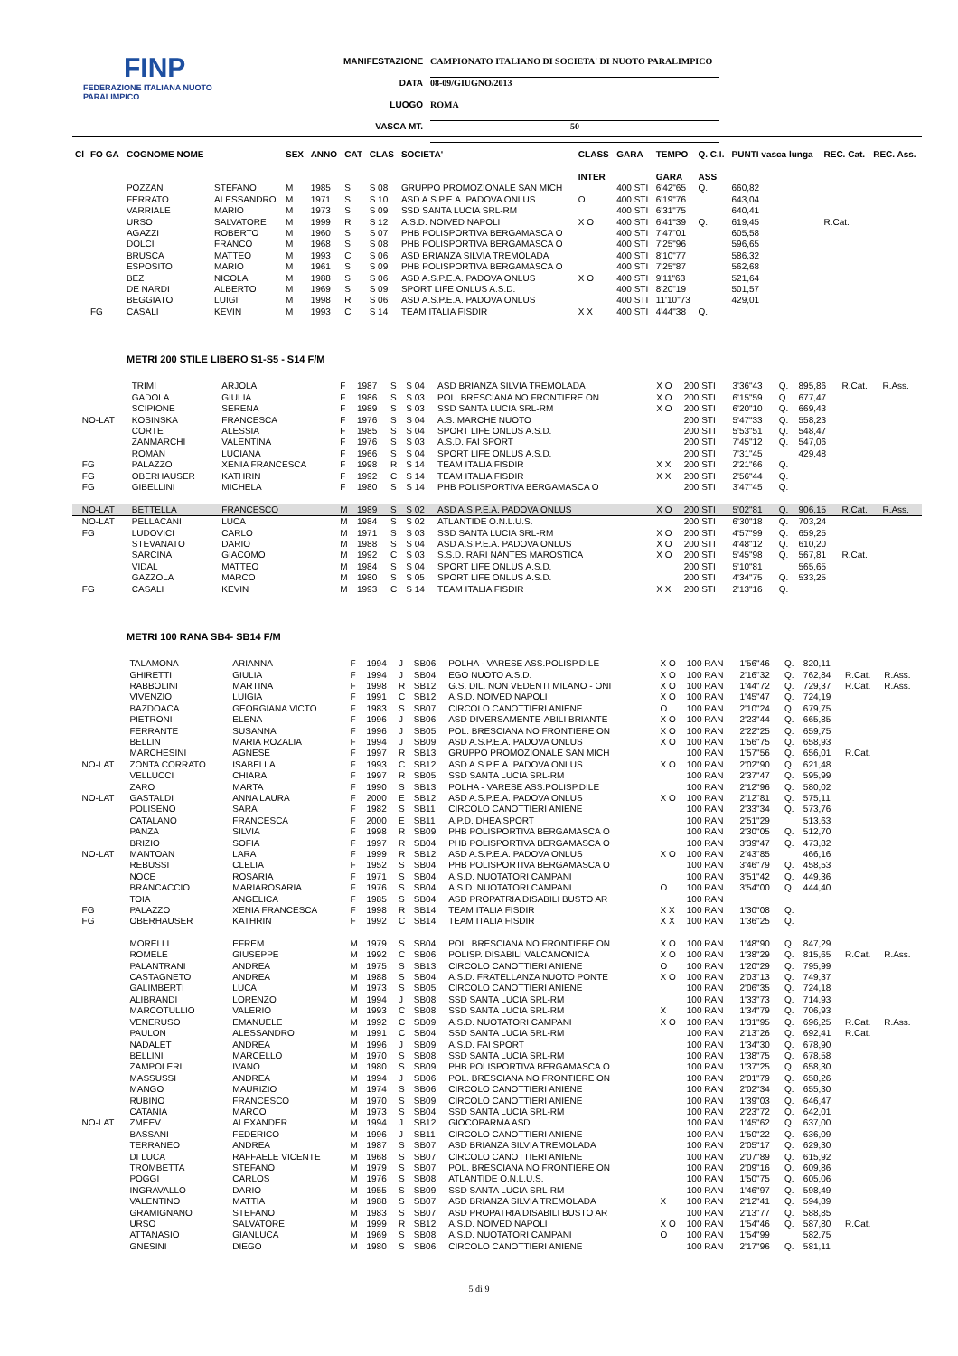FINP
FEDERAZIONE ITALIANA NUOTO PARALIMPICO
MANIFESTAZIONE CAMPIONATO ITALIANO DI SOCIETA' DI NUOTO PARALIMPICO
DATA 08-09/GIUGNO/2013
LUOGO ROMA
VASCA MT. 50
| Cl | FO GA | COGNOME NOME | | SEX | ANNO | CAT | CLAS | SOCIETA' | CLASS | GARA | TEMPO | Q. C.I. | PUNTI vasca lunga | REC. Cat. | REC. Ass. |
| --- | --- | --- | --- | --- | --- | --- | --- | --- | --- | --- | --- | --- | --- | --- | --- |
| | | | | | | | | | INTER | | GARA | ASS | | | |
| | | POZZAN | STEFANO | M | 1985 | S | S 08 | GRUPPO PROMOZIONALE SAN MICH | | 400 STI | 6'42"65 | Q. | 660,82 | | |
| | | FERRATO | ALESSANDRO | M | 1971 | S | S 10 | ASD A.S.P.E.A. PADOVA ONLUS | O | 400 STI | 6'19"76 | | 643,04 | | |
| | | VARRIALE | MARIO | M | 1973 | S | S 09 | SSD SANTA LUCIA SRL-RM | | 400 STI | 6'31"75 | | 640,41 | | |
| | | URSO | SALVATORE | M | 1999 | R | S 12 | A.S.D. NOIVED NAPOLI | X O | 400 STI | 6'41"39 | Q. | 619,45 | R.Cat. | |
| | | AGAZZI | ROBERTO | M | 1960 | S | S 07 | PHB POLISPORTIVA BERGAMASCA O | | 400 STI | 7'47"01 | | 605,58 | | |
| | | DOLCI | FRANCO | M | 1968 | S | S 08 | PHB POLISPORTIVA BERGAMASCA O | | 400 STI | 7'25"96 | | 596,65 | | |
| | | BRUSCA | MATTEO | M | 1993 | C | S 06 | ASD BRIANZA SILVIA TREMOLADA | | 400 STI | 8'10"77 | | 586,32 | | |
| | | ESPOSITO | MARIO | M | 1961 | S | S 09 | PHB POLISPORTIVA BERGAMASCA O | | 400 STI | 7'25"87 | | 562,68 | | |
| | | BEZ | NICOLA | M | 1988 | S | S 06 | ASD A.S.P.E.A. PADOVA ONLUS | X O | 400 STI | 9'11"63 | | 521,64 | | |
| | | DE NARDI | ALBERTO | M | 1969 | S | S 09 | SPORT LIFE ONLUS A.S.D. | | 400 STI | 8'20"19 | | 501,57 | | |
| | | BEGGIATO | LUIGI | M | 1998 | R | S 06 | ASD A.S.P.E.A. PADOVA ONLUS | | 400 STI | 11'10"73 | | 429,01 | | |
| | FG | CASALI | KEVIN | M | 1993 | C | S 14 | TEAM ITALIA FISDIR | X X | 400 STI | 4'44"38 | Q. | | | |
METRI 200 STILE LIBERO S1-S5 - S14 F/M
| | | TRIMI | ARJOLA | F | 1987 | S | S 04 | ASD BRIANZA SILVIA TREMOLADA | X O | 200 STI | 3'36"43 | Q. | 895,86 | R.Cat. | R.Ass. |
| | | GADOLA | GIULIA | F | 1986 | S | S 03 | POL. BRESCIANA NO FRONTIERE ON | X O | 200 STI | 6'15"59 | Q. | 677,47 | | |
| | | SCIPIONE | SERENA | F | 1989 | S | S 03 | SSD SANTA LUCIA SRL-RM | X O | 200 STI | 6'20"10 | Q. | 669,43 | | |
| | NO-LAT | KOSINSKA | FRANCESCA | F | 1976 | S | S 04 | A.S. MARCHE NUOTO | | 200 STI | 5'47"33 | Q. | 558,23 | | |
| | | CORTE | ALESSIA | F | 1985 | S | S 04 | SPORT LIFE ONLUS A.S.D. | | 200 STI | 5'53"51 | Q. | 548,47 | | |
| | | ZANMARCHI | VALENTINA | F | 1976 | S | S 03 | A.S.D. FAI SPORT | | 200 STI | 7'45"12 | Q. | 547,06 | | |
| | | ROMAN | LUCIANA | F | 1966 | S | S 04 | SPORT LIFE ONLUS A.S.D. | | 200 STI | 7'31"45 | | 429,48 | | |
| | FG | PALAZZO | XENIA FRANCESCA | F | 1998 | R | S 14 | TEAM ITALIA FISDIR | X X | 200 STI | 2'21"66 | Q. | | | |
| | FG | OBERHAUSER | KATHRIN | F | 1992 | C | S 14 | TEAM ITALIA FISDIR | X X | 200 STI | 2'56"44 | Q. | | | |
| | FG | GIBELLINI | MICHELA | F | 1980 | S | S 14 | PHB POLISPORTIVA BERGAMASCA O | | 200 STI | 3'47"45 | Q. | | | |
| | NO-LAT | BETTELLA | FRANCESCO | M | 1989 | S | S 02 | ASD A.S.P.E.A. PADOVA ONLUS | X O | 200 STI | 5'02"81 | Q. | 906,15 | R.Cat. | R.Ass. |
| | NO-LAT | PELLACANI | LUCA | M | 1984 | S | S 02 | ATLANTIDE O.N.L.U.S. | | 200 STI | 6'30"18 | Q. | 703,24 | | |
| | FG | LUDOVICI | CARLO | M | 1971 | S | S 03 | SSD SANTA LUCIA SRL-RM | X O | 200 STI | 4'57"99 | Q. | 659,25 | | |
| | | STEVANATO | DARIO | M | 1988 | S | S 04 | ASD A.S.P.E.A. PADOVA ONLUS | X O | 200 STI | 4'48"12 | Q. | 610,20 | | |
| | | SARCINA | GIACOMO | M | 1992 | C | S 03 | S.S.D. RARI NANTES MAROSTICA | X O | 200 STI | 5'45"98 | Q. | 567,81 | R.Cat. | |
| | | VIDAL | MATTEO | M | 1984 | S | S 04 | SPORT LIFE ONLUS A.S.D. | | 200 STI | 5'10"81 | | 565,65 | | |
| | | GAZZOLA | MARCO | M | 1980 | S | S 05 | SPORT LIFE ONLUS A.S.D. | | 200 STI | 4'34"75 | Q. | 533,25 | | |
| | FG | CASALI | KEVIN | M | 1993 | C | S 14 | TEAM ITALIA FISDIR | X X | 200 STI | 2'13"16 | Q. | | | |
METRI 100 RANA SB4- SB14 F/M
| | | TALAMONA | ARIANNA | F | 1994 | J | SB06 | POLHA - VARESE ASS.POLISP.DILE | X O | 100 RAN | 1'56"46 | Q. | 820,11 | | |
| | | GHIRETTI | GIULIA | F | 1994 | J | SB04 | EGO NUOTO A.S.D. | X O | 100 RAN | 2'16"32 | Q. | 762,84 | R.Cat. | R.Ass. |
| | | RABBOLINI | MARTINA | F | 1998 | R | SB12 | G.S. DIL. NON VEDENTI MILANO - ONI | X O | 100 RAN | 1'44"72 | Q. | 729,37 | R.Cat. | R.Ass. |
| | | VIVENZIO | LUIGIA | F | 1991 | C | SB12 | A.S.D. NOIVED NAPOLI | X O | 100 RAN | 1'45"47 | Q. | 724,19 | | |
| | | BAZDOACA | GEORGIANA VICTO | F | 1983 | S | SB07 | CIRCOLO CANOTTIERI ANIENE | O | 100 RAN | 2'10"24 | Q. | 679,75 | | |
| | | PIETRONI | ELENA | F | 1996 | J | SB06 | ASD DIVERSAMENTE-ABILI BRIANTE | X O | 100 RAN | 2'23"44 | Q. | 665,85 | | |
| | | FERRANTE | SUSANNA | F | 1996 | J | SB05 | POL. BRESCIANA NO FRONTIERE ON | X O | 100 RAN | 2'22"25 | Q. | 659,75 | | |
| | | BELLIN | MARIA ROZALIA | F | 1994 | J | SB09 | ASD A.S.P.E.A. PADOVA ONLUS | X O | 100 RAN | 1'56"75 | Q. | 658,93 | | |
| | | MARCHESINI | AGNESE | F | 1997 | R | SB13 | GRUPPO PROMOZIONALE SAN MICH | | 100 RAN | 1'57"56 | Q. | 656,01 | R.Cat. | |
| | NO-LAT | ZONTA CORRATO | ISABELLA | F | 1993 | C | SB12 | ASD A.S.P.E.A. PADOVA ONLUS | X O | 100 RAN | 2'02"90 | Q. | 621,48 | | |
| | | VELLUCCI | CHIARA | F | 1997 | R | SB05 | SSD SANTA LUCIA SRL-RM | | 100 RAN | 2'37"47 | Q. | 595,99 | | |
| | | ZARO | MARTA | F | 1990 | S | SB13 | POLHA - VARESE ASS.POLISP.DILE | | 100 RAN | 2'12"96 | Q. | 580,02 | | |
| | NO-LAT | GASTALDI | ANNA LAURA | F | 2000 | E | SB12 | ASD A.S.P.E.A. PADOVA ONLUS | X O | 100 RAN | 2'12"81 | Q. | 575,11 | | |
| | | POLISENO | SARA | F | 1982 | S | SB11 | CIRCOLO CANOTTIERI ANIENE | | 100 RAN | 2'33"34 | Q. | 573,76 | | |
| | | CATALANO | FRANCESCA | F | 2000 | E | SB11 | A.P.D. DHEA SPORT | | 100 RAN | 2'51"29 | | 513,63 | | |
| | | PANZA | SILVIA | F | 1998 | R | SB09 | PHB POLISPORTIVA BERGAMASCA O | | 100 RAN | 2'30"05 | Q. | 512,70 | | |
| | | BRIZIO | SOFIA | F | 1997 | R | SB04 | PHB POLISPORTIVA BERGAMASCA O | | 100 RAN | 3'39"47 | Q. | 473,82 | | |
| | NO-LAT | MANTOAN | LARA | F | 1999 | R | SB12 | ASD A.S.P.E.A. PADOVA ONLUS | X O | 100 RAN | 2'43"85 | | 466,16 | | |
| | | REBUSSI | CLELIA | F | 1952 | S | SB04 | PHB POLISPORTIVA BERGAMASCA O | | 100 RAN | 3'46"79 | Q. | 458,53 | | |
| | | NOCE | ROSARIA | F | 1971 | S | SB04 | A.S.D. NUOTATORI CAMPANI | | 100 RAN | 3'51"42 | Q. | 449,36 | | |
| | | BRANCACCIO | MARIAROSARIA | F | 1976 | S | SB04 | A.S.D. NUOTATORI CAMPANI | O | 100 RAN | 3'54"00 | Q. | 444,40 | | |
| | | TOIA | ANGELICA | F | 1985 | S | SB04 | ASD PROPATRIA DISABILI BUSTO AR | | 100 RAN | | | | | |
| | FG | PALAZZO | XENIA FRANCESCA | F | 1998 | R | SB14 | TEAM ITALIA FISDIR | X X | 100 RAN | 1'30"08 | Q. | | | |
| | FG | OBERHAUSER | KATHRIN | F | 1992 | C | SB14 | TEAM ITALIA FISDIR | X X | 100 RAN | 1'36"25 | Q. | | | |
| | | MORELLI | EFREM | M | 1979 | S | SB04 | POL. BRESCIANA NO FRONTIERE ON | X O | 100 RAN | 1'48"90 | Q. | 847,29 | | |
| | | ROMELE | GIUSEPPE | M | 1992 | C | SB06 | POLISP. DISABILI VALCAMONICA | X O | 100 RAN | 1'38"29 | Q. | 815,65 | R.Cat. | R.Ass. |
| | | PALANTRANI | ANDREA | M | 1975 | S | SB13 | CIRCOLO CANOTTIERI ANIENE | O | 100 RAN | 1'20"29 | Q. | 795,99 | | |
| | | CASTAGNETO | ANDREA | M | 1988 | S | SB04 | A.S.D. FRATELLANZA NUOTO PONTE | X O | 100 RAN | 2'03"13 | Q. | 749,37 | | |
| | | GALIMBERTI | LUCA | M | 1973 | S | SB05 | CIRCOLO CANOTTIERI ANIENE | | 100 RAN | 2'06"35 | Q. | 724,18 | | |
| | | ALIBRANDI | LORENZO | M | 1994 | J | SB08 | SSD SANTA LUCIA SRL-RM | | 100 RAN | 1'33"73 | Q. | 714,93 | | |
| | | MARCOTULLIO | VALERIO | M | 1993 | C | SB08 | SSD SANTA LUCIA SRL-RM | X | 100 RAN | 1'34"79 | Q. | 706,93 | | |
| | | VENERUSO | EMANUELE | M | 1992 | C | SB09 | A.S.D. NUOTATORI CAMPANI | X O | 100 RAN | 1'31"95 | Q. | 696,25 | R.Cat. | R.Ass. |
| | | PAULON | ALESSANDRO | M | 1991 | C | SB04 | SSD SANTA LUCIA SRL-RM | | 100 RAN | 2'13"26 | Q. | 692,41 | R.Cat. | |
| | | NADALET | ANDREA | M | 1996 | J | SB09 | A.S.D. FAI SPORT | | 100 RAN | 1'34"30 | Q. | 678,90 | | |
| | | BELLINI | MARCELLO | M | 1970 | S | SB08 | SSD SANTA LUCIA SRL-RM | | 100 RAN | 1'38"75 | Q. | 678,58 | | |
| | | ZAMPOLERI | IVANO | M | 1980 | S | SB09 | PHB POLISPORTIVA BERGAMASCA O | | 100 RAN | 1'37"25 | Q. | 658,30 | | |
| | | MASSUSSI | ANDREA | M | 1994 | J | SB06 | POL. BRESCIANA NO FRONTIERE ON | | 100 RAN | 2'01"79 | Q. | 658,26 | | |
| | | MANGO | MAURIZIO | M | 1974 | S | SB06 | CIRCOLO CANOTTIERI ANIENE | | 100 RAN | 2'02"34 | Q. | 655,30 | | |
| | | RUBINO | FRANCESCO | M | 1970 | S | SB09 | CIRCOLO CANOTTIERI ANIENE | | 100 RAN | 1'39"03 | Q. | 646,47 | | |
| | | CATANIA | MARCO | M | 1973 | S | SB04 | SSD SANTA LUCIA SRL-RM | | 100 RAN | 2'23"72 | Q. | 642,01 | | |
| | NO-LAT | ZMEEV | ALEXANDER | M | 1994 | J | SB12 | GIOCOPARMA ASD | | 100 RAN | 1'45"62 | Q. | 637,00 | | |
| | | BASSANI | FEDERICO | M | 1996 | J | SB11 | CIRCOLO CANOTTIERI ANIENE | | 100 RAN | 1'50"22 | Q. | 636,09 | | |
| | | TERRANEO | ANDREA | M | 1987 | S | SB07 | ASD BRIANZA SILVIA TREMOLADA | | 100 RAN | 2'05"17 | Q. | 629,30 | | |
| | | DI LUCA | RAFFAELE VICENTE | M | 1968 | S | SB07 | CIRCOLO CANOTTIERI ANIENE | | 100 RAN | 2'07"89 | Q. | 615,92 | | |
| | | TROMBETTA | STEFANO | M | 1979 | S | SB07 | POL. BRESCIANA NO FRONTIERE ON | | 100 RAN | 2'09"16 | Q. | 609,86 | | |
| | | POGGI | CARLOS | M | 1976 | S | SB08 | ATLANTIDE O.N.L.U.S. | | 100 RAN | 1'50"75 | Q. | 605,06 | | |
| | | INGRAVALLO | DARIO | M | 1955 | S | SB09 | SSD SANTA LUCIA SRL-RM | | 100 RAN | 1'46"97 | Q. | 598,49 | | |
| | | VALENTINO | MATTIA | M | 1988 | S | SB07 | ASD BRIANZA SILVIA TREMOLADA | X | 100 RAN | 2'12"41 | Q. | 594,89 | | |
| | | GRAMIGNANO | STEFANO | M | 1983 | S | SB07 | ASD PROPATRIA DISABILI BUSTO AR | | 100 RAN | 2'13"77 | Q. | 588,85 | | |
| | | URSO | SALVATORE | M | 1999 | R | SB12 | A.S.D. NOIVED NAPOLI | X O | 100 RAN | 1'54"46 | Q. | 587,80 | R.Cat. | |
| | | ATTANASIO | GIANLUCA | M | 1969 | S | SB08 | A.S.D. NUOTATORI CAMPANI | O | 100 RAN | 1'54"99 | | 582,75 | | |
| | | GNESINI | DIEGO | M | 1980 | S | SB06 | CIRCOLO CANOTTIERI ANIENE | | 100 RAN | 2'17"96 | Q. | 581,11 | | |
5 di 9